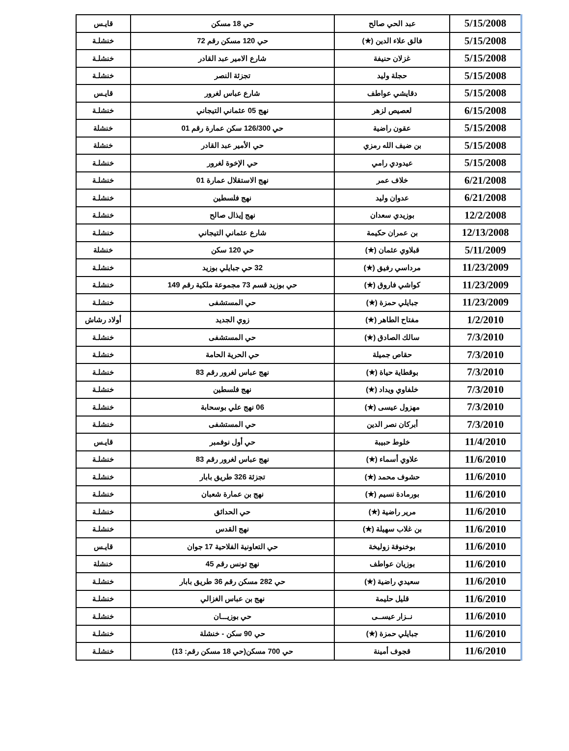| 5/15/2008 | عبد الحي صالح | حي 18 مسكن | قايـس |
| 5/15/2008 | فالق علاء الدين (★) | حي 120 مسكن رقم 72 | خنشلـة |
| 5/15/2008 | غزلان حنيفة | شارع الامير عبد القادر | خنشلـة |
| 5/15/2008 | حجلة وليد | تجزئة النصر | خنشلـة |
| 5/15/2008 | دقايشي عواطف | شارع عباس لغرور | قايـس |
| 6/15/2008 | لعصيص لزهر | نهج 05 عثماني التيجاني | خنشلـة |
| 5/15/2008 | عقون راضية | حي 126/300 سكن عمارة رقم 01 | خنشلة |
| 5/15/2008 | بن ضيف الله رمزي | حي الأمير عبد القادر | خنشلة |
| 5/15/2008 | عيدودي رامي | حي الإخوة لغرور | خنشلـة |
| 6/21/2008 | خلاف عمر | نهج الاستقلال عمارة 01 | خنشلـة |
| 6/21/2008 | عدوان وليد | نهج فلسطين | خنشلـة |
| 12/2/2008 | بوزيدي سعدان | نهج إيذال صالح | خنشلـة |
| 12/13/2008 | بن عمران حكيمة | شارع عثماني التيجاني | خنشلـة |
| 5/11/2009 | قبلاوي عثمان (★) | حي 120 سكن | خنشلة |
| 11/23/2009 | مرداسي رفيق (★) | 32 حي جبايلي بوزيد | خنشلـة |
| 11/23/2009 | كواشي فاروق (★) | حي بوزيد قسم 73 مجموعة ملكية رقم 149 | خنشلـة |
| 11/23/2009 | جبايلي حمزة (★) | حي المستشفى | خنشلـة |
| 1/2/2010 | مفتاح الطاهر (★) | زوي الجديد | أولاد رشاش |
| 7/3/2010 | سالك الصادق (★) | حي المستشفى | خنشلـة |
| 7/3/2010 | حقاص جميلة | حي الحرية الحامة | خنشلـة |
| 7/3/2010 | بوقطاية حياة (★) | نهج عباس لغرور رقم 83 | خنشلـة |
| 7/3/2010 | خلفاوي ويداد (★) | نهج فلسطين | خنشلـة |
| 7/3/2010 | مهزول عيسى (★) | 06 نهج علي بوسحابة | خنشلـة |
| 7/3/2010 | أبركان نصر الدين | حي المستشفى | خنشلـة |
| 11/4/2010 | خلوط حبيبة | حي أول نوفمبر | قايـس |
| 11/6/2010 | علاوي أسماء (★) | نهج عباس لغرور رقم 83 | خنشلـة |
| 11/6/2010 | حشوف محمد (★) | تجزئة 326 طريق بابار | خنشلـة |
| 11/6/2010 | بورمادة نسيم (★) | نهج بن عمارة شعبان | خنشلـة |
| 11/6/2010 | مرير راضية (★) | حي الحدائق | خنشلـة |
| 11/6/2010 | بن غلاب سهيلة (★) | نهج القدس | خنشلـة |
| 11/6/2010 | بوخنوفة زوليخة | حي التعاونية الفلاحية 17 جوان | قايـس |
| 11/6/2010 | بوزيان عواطف | نهج تونس رقم 45 | خنشلة |
| 11/6/2010 | سعيدي راضية (★) | حي 282 مسكن رقم 36 طريق بابار | خنشلـة |
| 11/6/2010 | قليل حليمة | نهج بن عباس الغزالي | خنشلـة |
| 11/6/2010 | نــزار عيســى | حي بوزيـــان | خنشلـة |
| 11/6/2010 | جبايلي حمزة (★) | حي 90 سكن - خنشلة | خنشلـة |
| 11/6/2010 | قجوف أمينة | حي 700 مسكن(حي 18 مسكن رقم: 13) | خنشلـة |